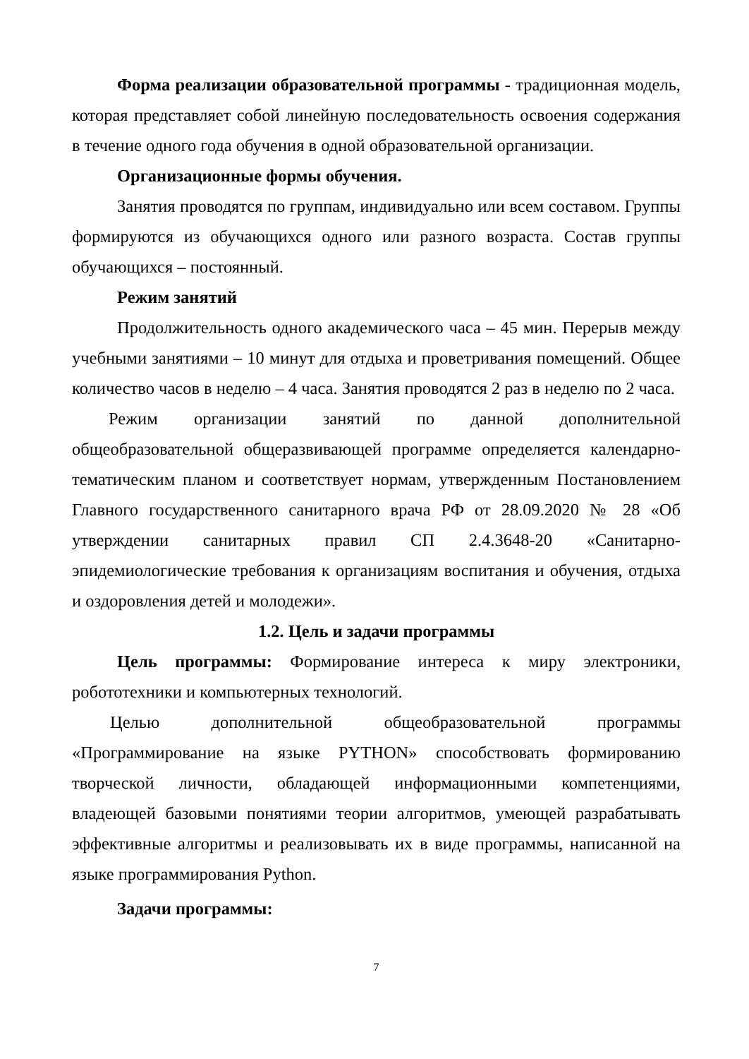Форма реализации образовательной программы - традиционная модель, которая представляет собой линейную последовательность освоения содержания в течение одного года обучения в одной образовательной организации.
Организационные формы обучения.
Занятия проводятся по группам, индивидуально или всем составом. Группы формируются из обучающихся одного или разного возраста. Состав группы обучающихся – постоянный.
Режим занятий
Продолжительность одного академического часа – 45 мин. Перерыв между учебными занятиями – 10 минут для отдыха и проветривания помещений. Общее количество часов в неделю – 4 часа. Занятия проводятся 2 раз в неделю по 2 часа.
Режим организации занятий по данной дополнительной общеобразовательной общеразвивающей программе определяется календарно-тематическим планом и соответствует нормам, утвержденным Постановлением Главного государственного санитарного врача РФ от 28.09.2020 № 28 «Об утверждении санитарных правил СП 2.4.3648-20 «Санитарно-эпидемиологические требования к организациям воспитания и обучения, отдыха и оздоровления детей и молодежи».
1.2. Цель и задачи программы
Цель программы: Формирование интереса к миру электроники, робототехники и компьютерных технологий.
Целью дополнительной общеобразовательной программы «Программирование на языке PYTHON» способствовать формированию творческой личности, обладающей информационными компетенциями, владеющей базовыми понятиями теории алгоритмов, умеющей разрабатывать эффективные алгоритмы и реализовывать их в виде программы, написанной на языке программирования Python.
Задачи программы:
7